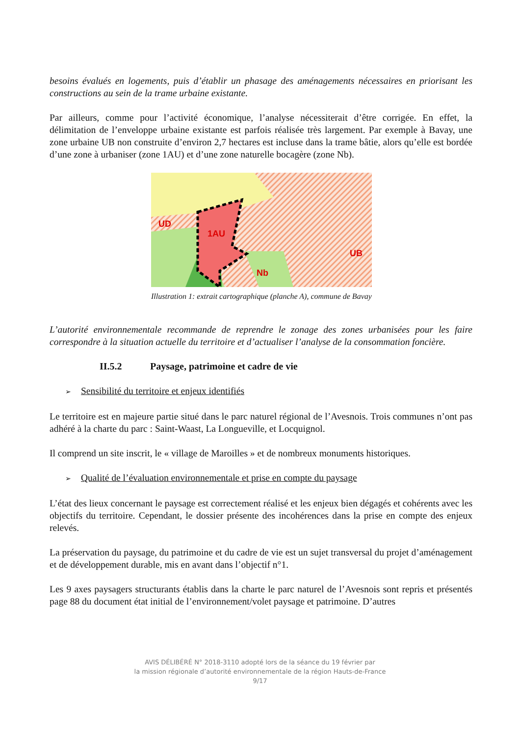besoins évalués en logements, puis d’établir un phasage des aménagements nécessaires en priorisant les constructions au sein de la trame urbaine existante.
Par ailleurs, comme pour l’activité économique, l’analyse nécessiterait d’être corrigée. En effet, la délimitation de l’enveloppe urbaine existante est parfois réalisée très largement. Par exemple à Bavay, une zone urbaine UB non construite d’environ 2,7 hectares est incluse dans la trame bâtie, alors qu’elle est bordée d’une zone à urbaniser (zone 1AU) et d’une zone naturelle bocagère (zone Nb).
UD
1AU
Nb
UB
Illustration 1: extrait cartographique (planche A), commune de Bavay
L’autorité environnementale recommande de reprendre le zonage des zones urbanisées pour les faire correspondre à la situation actuelle du territoire et d’actualiser l’analyse de la consommation foncière.
II.5.2 Paysage, patrimoine et cadre de vie
➢ Sensibilité du territoire et enjeux identifiés
Le territoire est en majeure partie situé dans le parc naturel régional de l’Avesnois. Trois communes n’ont pas adhéré à la charte du parc : Saint-Waast, La Longueville, et Locquignol.
Il comprend un site inscrit, le « village de Maroilles » et de nombreux monuments historiques.
➢ Qualité de l’évaluation environnementale et prise en compte du paysage
L’état des lieux concernant le paysage est correctement réalisé et les enjeux bien dégagés et cohérents avec les objectifs du territoire. Cependant, le dossier présente des incohérences dans la prise en compte des enjeux relevés.
La préservation du paysage, du patrimoine et du cadre de vie est un sujet transversal du projet d’aménagement et de développement durable, mis en avant dans l’objectif n°1.
Les 9 axes paysagers structurants établis dans la charte le parc naturel de l’Avesnois sont repris et présentés page 88 du document état initial de l’environnement/volet paysage et patrimoine. D’autres
AVIS DÉLIBÉRÉ N° 2018-3110 adopté lors de la séance du 19 février par
la mission régionale d’autorité environnementale de la région Hauts-de-France
9/17